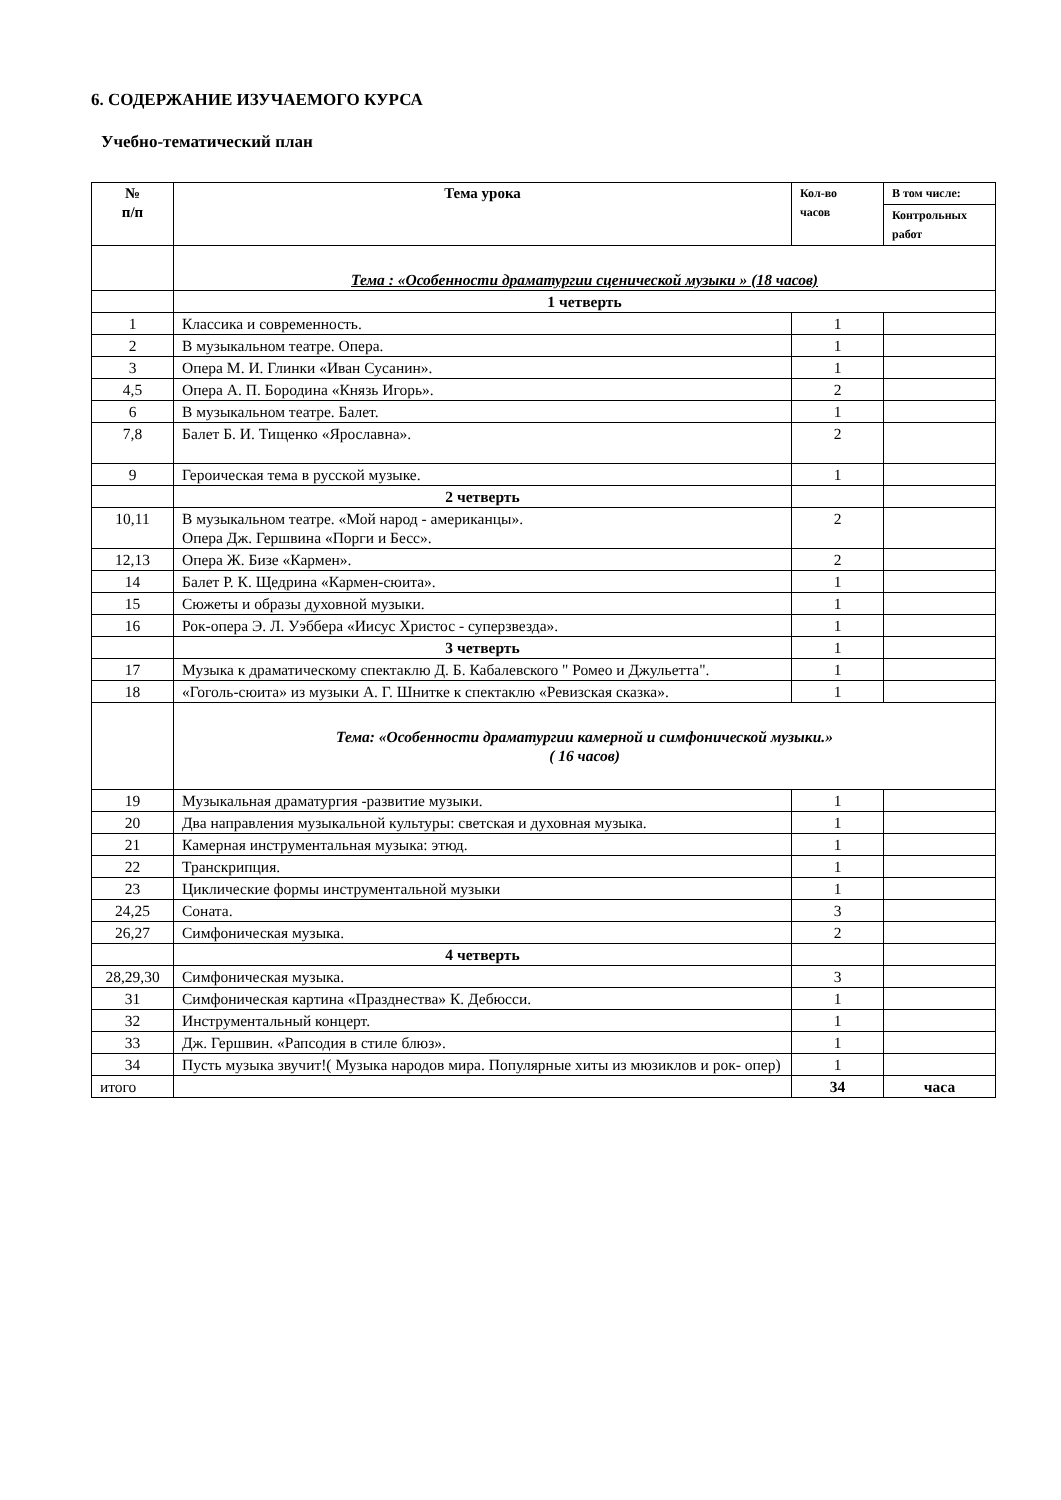6. СОДЕРЖАНИЕ ИЗУЧАЕМОГО КУРСА
Учебно-тематический план
| № п/п | Тема урока | Кол-во часов | В том числе: |
| --- | --- | --- | --- |
| | | | Контрольных работ |
| | Тема : «Особенности драматургии сценической музыки » (18 часов) | | |
| | 1 четверть | | |
| 1 | Классика и современность. | 1 | |
| 2 | В музыкальном театре. Опера. | 1 | |
| 3 | Опера М. И. Глинки «Иван Сусанин». | 1 | |
| 4,5 | Опера А. П. Бородина «Князь Игорь». | 2 | |
| 6 | В музыкальном театре. Балет. | 1 | |
| 7,8 | Балет Б. И. Тищенко «Ярославна». | 2 | |
| 9 | Героическая тема в русской музыке. | 1 | |
| | 2 четверть | | |
| 10,11 | В музыкальном театре. «Мой народ - американцы». Опера Дж. Гершвина «Порги и Бесс». | 2 | |
| 12,13 | Опера Ж. Бизе «Кармен». | 2 | |
| 14 | Балет Р. К. Щедрина «Кармен-сюита». | 1 | |
| 15 | Сюжеты и образы духовной музыки. | 1 | |
| 16 | Рок-опера Э. Л. Уэббера «Иисус Христос - суперзвезда». | 1 | |
| | 3 четверть | 1 | |
| 17 | Музыка к драматическому спектаклю Д. Б. Кабалевского " Ромео и Джульетта". | 1 | |
| 18 | «Гоголь-сюита» из музыки А. Г. Шнитке к спектаклю «Ревизская сказка». | 1 | |
| | Тема: «Особенности драматургии камерной и симфонической музыки.» ( 16 часов) | | |
| 19 | Музыкальная драматургия -развитие музыки. | 1 | |
| 20 | Два направления музыкальной культуры: светская и духовная музыка. | 1 | |
| 21 | Камерная инструментальная музыка: этюд. | 1 | |
| 22 | Транскрипция. | 1 | |
| 23 | Циклические формы инструментальной музыки | 1 | |
| 24,25 | Соната. | 3 | |
| 26,27 | Симфоническая музыка. | 2 | |
| | 4 четверть | | |
| 28,29,30 | Симфоническая музыка. | 3 | |
| 31 | Симфоническая картина «Празднества» К. Дебюсси. | 1 | |
| 32 | Инструментальный концерт. | 1 | |
| 33 | Дж. Гершвин. «Рапсодия в стиле блюз». | 1 | |
| 34 | Пусть музыка звучит!( Музыка народов мира. Популярные хиты из мюзиклов и рок- опер) | 1 | |
| итого | | 34 | часа |